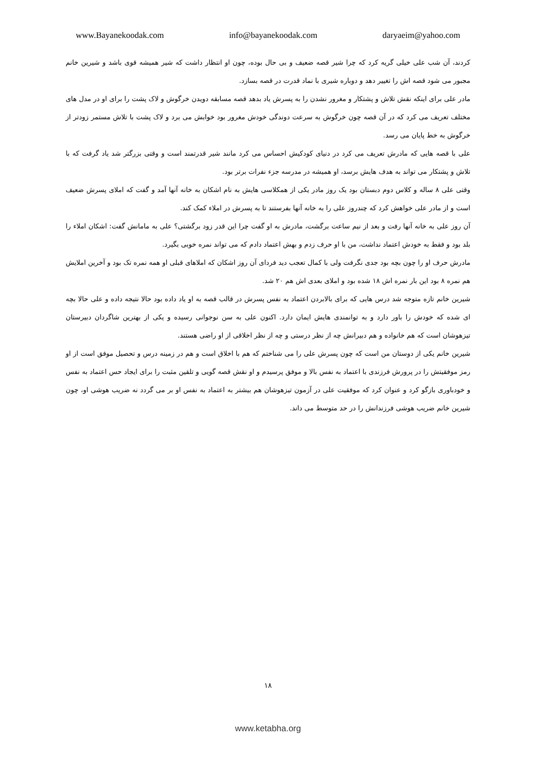www.Bayanekoodak.com info@bayanekoodak.com daryaeim@yahoo.com
کردند، آن شب علی خیلی گریه کرد که چرا شیر قصه ضعیف و بی حال بوده، چون او انتظار داشت که شیر همیشه قوی باشد و شیرین خانم مجبور می شود قصه اش را تغییر دهد و دوباره شیری با نماد قدرت در قصه بسازد.
مادر علی برای اینکه نقش تلاش و پشتکار و مغرور نشدن را به پسرش یاد بدهد قصه مسابقه دویدن خرگوش و لاک پشت را برای او در مدل های مختلف تعریف می کرد که در آن قصه چون خرگوش به سرعت دوندگی خودش مغرور بود خوابش می برد و لاک پشت با تلاش مستمر زودتر از خرگوش به خط پایان می رسد.
علی با قصه هایی که مادرش تعریف می کرد در دنیای کودکیش احساس می کرد مانند شیر قدرتمند است و وقتی بزرگتر شد یاد گرفت که با تلاش و پشتکار می تواند به هدف هایش برسد، او همیشه در مدرسه جزء نفرات برتر بود.
وقتی علی ۸ ساله و کلاس دوم دبستان بود یک روز مادر یکی از همکلاسی هایش به نام اشکان به خانه آنها آمد و گفت که املای پسرش ضعیف است و از مادر علی خواهش کرد که چندروز علی را به خانه آنها بفرستند تا به پسرش در املاء کمک کند.
آن روز علی به خانه آنها رفت و بعد از نیم ساعت برگشت، مادرش به او گفت چرا این قدر زود برگشتی؟ علی به مامانش گفت: اشکان املاء را بلد بود و فقط به خودش اعتماد نداشت، من با او حرف زدم و بهش اعتماد دادم که می تواند نمره خوبی بگیرد.
مادرش حرف او را چون بچه بود جدی نگرفت ولی با کمال تعجب دید فردای آن روز اشکان که املاهای قبلی او همه نمره تک بود و آخرین املایش هم نمره ۸ بود این بار نمره اش ۱۸ شده بود و املای بعدی اش هم ۲۰ شد.
شیرین خانم تازه متوجه شد درس هایی که برای بالابردن اعتماد به نفس پسرش در قالب قصه به او یاد داده بود حالا نتیجه داده و علی حالا بچه ای شده که خودش را باور دارد و به توانمندی هایش ایمان دارد. اکنون علی به سن نوجوانی رسیده و یکی از بهترین شاگردان دبیرستان تیزهوشان است که هم خانواده و هم دبیرانش چه از نظر درستی و چه از نظر اخلاقی از او راضی هستند.
شیرین خانم یکی از دوستان من است که چون پسرش علی را می شناختم که هم با اخلاق است و هم در زمینه درس و تحصیل موفق است از او رمز موفقیتش را در پرورش فرزندی با اعتماد به نفس بالا و موفق پرسیدم و او نقش قصه گویی و تلقین مثبت را برای ایجاد حس اعتماد به نفس و خودباوری بازگو کرد و عنوان کرد که موفقیت علی در آزمون تیزهوشان هم بیشتر به اعتماد به نفس او بر می گردد نه ضریب هوشی او، چون شیرین خانم ضریب هوشی فرزندانش را در حد متوسط می داند.
۱۸
www.ketabha.org